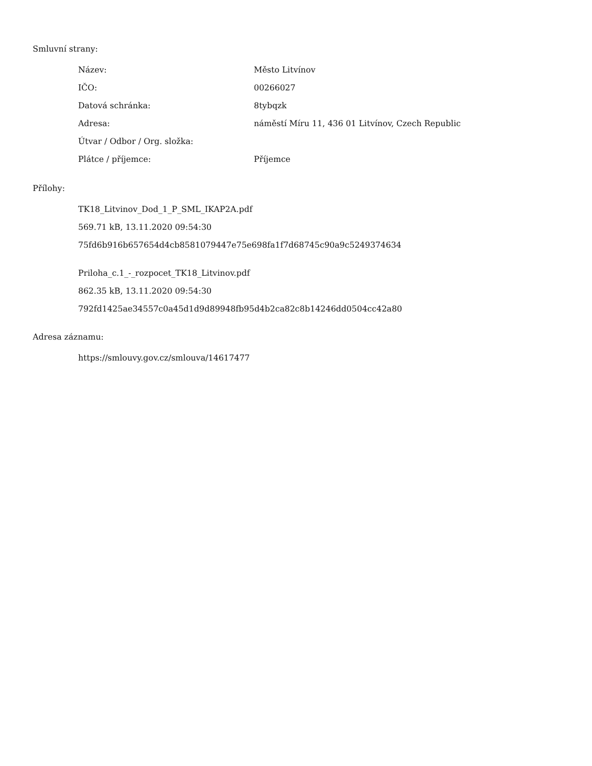Smluvní strany:
| Název: | Město Litvínov |
| IČO: | 00266027 |
| Datová schránka: | 8tybqzk |
| Adresa: | náměstí Míru 11, 436 01 Litvínov, Czech Republic |
| Útvar / Odbor / Org. složka: | |
| Plátce / příjemce: | Příjemce |
Přílohy:
TK18_Litvinov_Dod_1_P_SML_IKAP2A.pdf
569.71 kB, 13.11.2020 09:54:30
75fd6b916b657654d4cb8581079447e75e698fa1f7d68745c90a9c5249374634
Priloha_c.1_-_rozpocet_TK18_Litvinov.pdf
862.35 kB, 13.11.2020 09:54:30
792fd1425ae34557c0a45d1d9d89948fb95d4b2ca82c8b14246dd0504cc42a80
Adresa záznamu:
https://smlouvy.gov.cz/smlouva/14617477